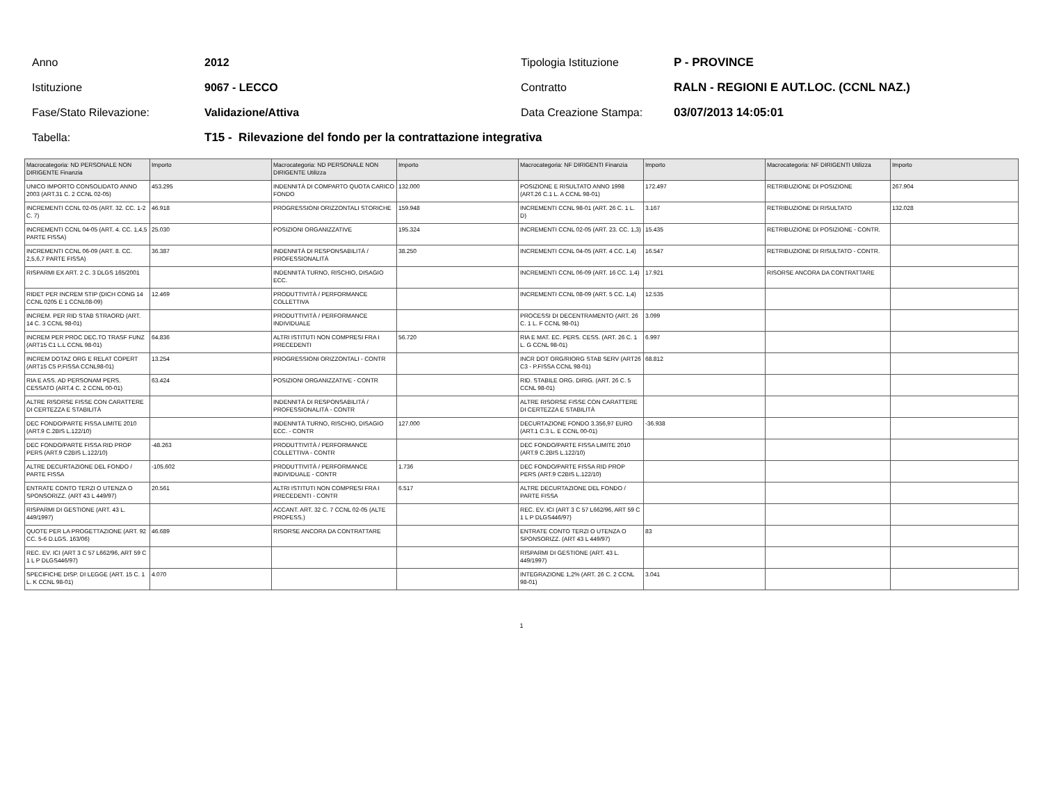Anno 2012 Tipologia Istituzione P - PROVINCE
Istituzione 9067 - LECCO Contratto
RALN - REGIONI E AUT.LOC. (CCNL NAZ.)
Fase/Stato Rilevazione: Validazione/Attiva Data Creazione Stampa: 03/07/2013 14:05:01
Tabella:
T15 - Rilevazione del fondo per la contrattazione integrativa
| Macrocategoria: ND PERSONALE NON DIRIGENTE Finanzia | Importo | Macrocategoria: ND PERSONALE NON DIRIGENTE Utilizza | Importo | Macrocategoria: NF DIRIGENTI Finanzia | Importo | Macrocategoria: NF DIRIGENTI Utilizza | Importo |
| --- | --- | --- | --- | --- | --- | --- | --- |
| UNICO IMPORTO CONSOLIDATO ANNO 2003 (ART.31 C. 2 CCNL 02-05) | 453.295 | INDENNITÀ DI COMPARTO QUOTA CARICO FONDO | 132.000 | POSIZIONE E RISULTATO ANNO 1998 (ART.26 C.1 L. A CCNL 98-01) | 172.497 | RETRIBUZIONE DI POSIZIONE | 267.904 |
| INCREMENTI CCNL 02-05 (ART. 32. CC. 1-2 C. 7) | 46.918 | PROGRESSIONI ORIZZONTALI STORICHE | 159.948 | INCREMENTI CCNL 98-01 (ART. 26 C. 1 L. D) | 3.167 | RETRIBUZIONE DI RISULTATO | 132.028 |
| INCREMENTI CCNL 04-05 (ART. 4. CC. 1,4,5 PARTE FISSA) | 25.030 | POSIZIONI ORGANIZZATIVE | 195.324 | INCREMENTI CCNL 02-05 (ART. 23. CC. 1,3) | 15.435 | RETRIBUZIONE DI POSIZIONE - CONTR. | |
| INCREMENTI CCNL 06-09 (ART. 8. CC. 2,5,6,7 PARTE FISSA) | 36.387 | INDENNITÀ DI RESPONSABILITÀ / PROFESSIONALITÀ | 38.250 | INCREMENTI CCNL 04-05 (ART. 4 CC. 1,4) | 16.547 | RETRIBUZIONE DI RISULTATO - CONTR. | |
| RISPARMI EX ART. 2 C. 3 DLGS 165/2001 | | INDENNITÀ TURNO, RISCHIO, DISAGIO ECC. | | INCREMENTI CCNL 06-09 (ART. 16 CC. 1,4) | 17.921 | RISORSE ANCORA DA CONTRATTARE | |
| RIDET PER INCREM STIP (DICH CONG 14 CCNL 0205 E 1 CCNL08-09) | 12.469 | PRODUTTIVITÀ / PERFORMANCE COLLETTIVA | | INCREMENTI CCNL 08-09 (ART. 5 CC. 1,4) | 12.535 | | |
| INCREM. PER RID STAB STRAORD (ART. 14 C. 3 CCNL 98-01) | | PRODUTTIVITÀ / PERFORMANCE INDIVIDUALE | | PROCESSI DI DECENTRAMENTO (ART. 26 C. 1 L. F CCNL 98-01) | 3.099 | | |
| INCREM PER PROC DEC.TO TRASF FUNZ (ART15 C1 L.L CCNL 98-01) | 64.836 | ALTRI ISTITUTI NON COMPRESI FRA I PRECEDENTI | 56.720 | RIA E MAT. EC. PERS. CESS. (ART. 26 C. 1 L. G CCNL 98-01) | 6.997 | | |
| INCREM DOTAZ ORG E RELAT COPERT (ART15 C5 P.FISSA CCNL98-01) | 13.254 | PROGRESSIONI ORIZZONTALI - CONTR | | INCR DOT ORG/RIORG STAB SERV (ART26 C3 - P.FISSA CCNL 98-01) | 68.812 | | |
| RIA E ASS. AD PERSONAM PERS. CESSATO (ART.4 C. 2 CCNL 00-01) | 63.424 | POSIZIONI ORGANIZZATIVE - CONTR | | RID. STABILE ORG. DIRIG. (ART. 26 C. 5 CCNL 98-01) | | | |
| ALTRE RISORSE FISSE CON CARATTERE DI CERTEZZA E STABILITÀ | | INDENNITÀ DI RESPONSABILITÀ / PROFESSIONALITÀ - CONTR | | ALTRE RISORSE FISSE CON CARATTERE DI CERTEZZA E STABILITÀ | | | |
| DEC FONDO/PARTE FISSA LIMITE 2010 (ART.9 C.2BIS L.122/10) | | INDENNITÀ TURNO, RISCHIO, DISAGIO ECC. - CONTR | 127.000 | DECURTAZIONE FONDO 3.356,97 EURO (ART.1 C.3 L. E CCNL 00-01) | -36.938 | | |
| DEC FONDO/PARTE FISSA RID PROP PERS (ART.9 C2BIS L.122/10) | -48.263 | PRODUTTIVITÀ / PERFORMANCE COLLETTIVA - CONTR | | DEC FONDO/PARTE FISSA LIMITE 2010 (ART.9 C.2BIS L.122/10) | | | |
| ALTRE DECURTAZIONE DEL FONDO / PARTE FISSA | -105.602 | PRODUTTIVITÀ / PERFORMANCE INDIVIDUALE - CONTR | 1.736 | DEC FONDO/PARTE FISSA RID PROP PERS (ART.9 C2BIS L.122/10) | | | |
| ENTRATE CONTO TERZI O UTENZA O SPONSORIZZ. (ART 43 L 449/97) | 20.561 | ALTRI ISTITUTI NON COMPRESI FRA I PRECEDENTI - CONTR | 6.517 | ALTRE DECURTAZIONE DEL FONDO / PARTE FISSA | | | |
| RISPARMI DI GESTIONE (ART. 43 L. 449/1997) | | ACCANT. ART. 32 C. 7 CCNL 02-05 (ALTE PROFESS.) | | REC. EV. ICI (ART 3 C 57 L662/96, ART 59 C 1 L P DLGS446/97) | | | |
| QUOTE PER LA PROGETTAZIONE (ART. 92 CC. 5-6 D.LGS. 163/06) | 46.689 | RISORSE ANCORA DA CONTRATTARE | | ENTRATE CONTO TERZI O UTENZA O SPONSORIZZ. (ART 43 L 449/97) | 83 | | |
| REC. EV. ICI (ART 3 C 57 L662/96, ART 59 C 1 L P DLGS446/97) | | | | RISPARMI DI GESTIONE (ART. 43 L. 449/1997) | | | |
| SPECIFICHE DISP. DI LEGGE (ART. 15 C. 1 L. K CCNL 98-01) | 4.070 | | | INTEGRAZIONE 1,2% (ART. 26 C. 2 CCNL 98-01) | 3.041 | | |
1